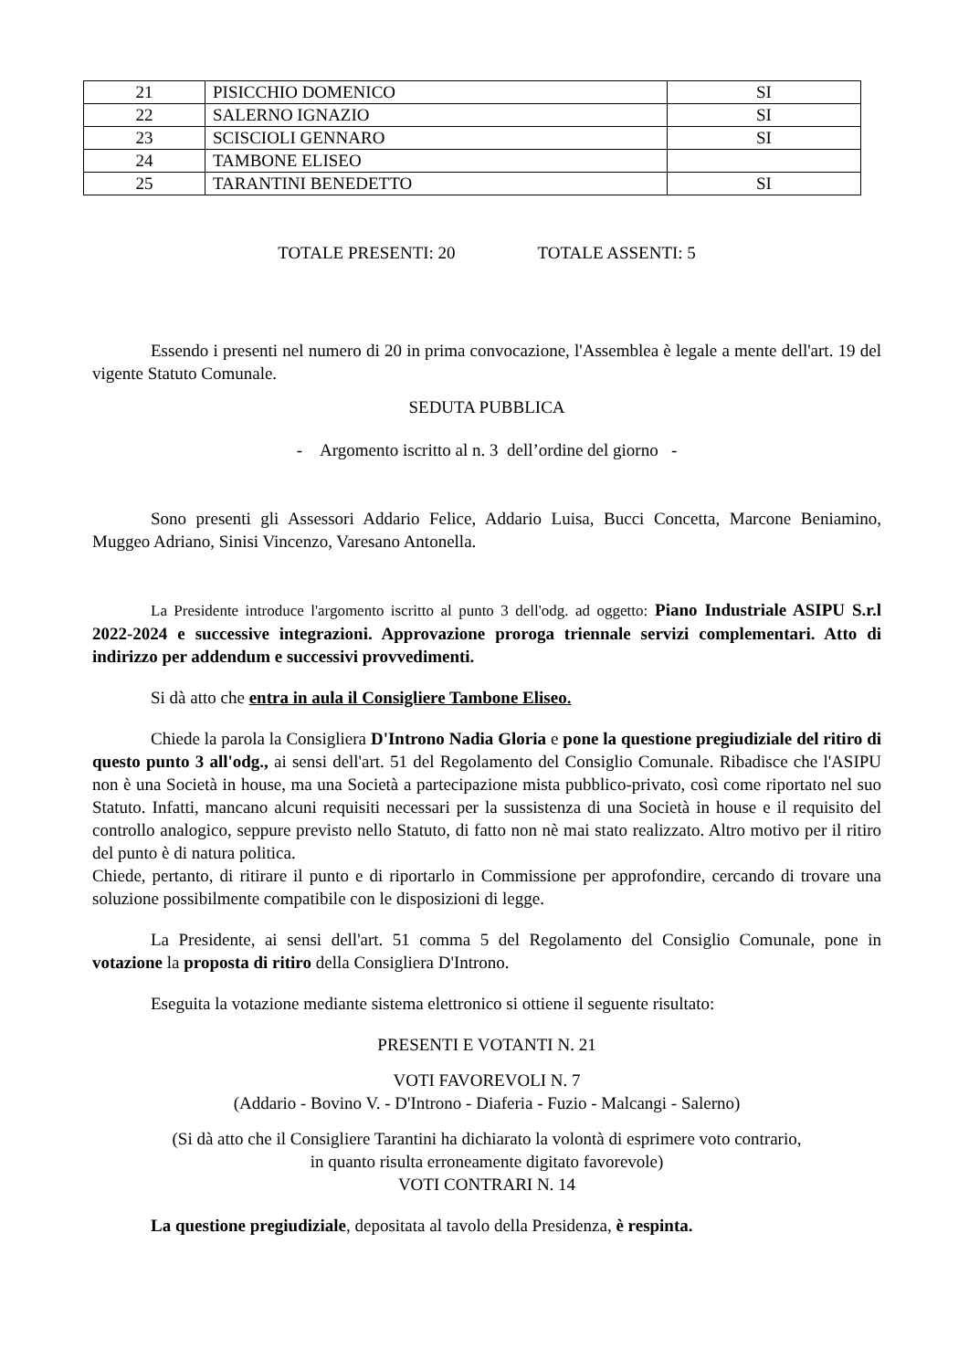| 21 | PISICCHIO DOMENICO | SI |
| 22 | SALERNO IGNAZIO | SI |
| 23 | SCISCIOLI GENNARO | SI |
| 24 | TAMBONE ELISEO | |
| 25 | TARANTINI BENEDETTO | SI |
TOTALE PRESENTI: 20 TOTALE ASSENTI: 5
Essendo i presenti nel numero di 20 in prima convocazione, l'Assemblea è legale a mente dell'art. 19 del vigente Statuto Comunale.
SEDUTA PUBBLICA
- Argomento iscritto al n. 3 dell’ordine del giorno -
Sono presenti gli Assessori Addario Felice, Addario Luisa, Bucci Concetta, Marcone Beniamino, Muggeo Adriano, Sinisi Vincenzo, Varesano Antonella.
La Presidente introduce l'argomento iscritto al punto 3 dell'odg. ad oggetto: Piano Industriale ASIPU S.r.l 2022-2024 e successive integrazioni. Approvazione proroga triennale servizi complementari. Atto di indirizzo per addendum e successivi provvedimenti.
Si dà atto che entra in aula il Consigliere Tambone Eliseo.
Chiede la parola la Consigliera D'Introno Nadia Gloria e pone la questione pregiudiziale del ritiro di questo punto 3 all'odg., ai sensi dell'art. 51 del Regolamento del Consiglio Comunale. Ribadisce che l'ASIPU non è una Società in house, ma una Società a partecipazione mista pubblico-privato, così come riportato nel suo Statuto. Infatti, mancano alcuni requisiti necessari per la sussistenza di una Società in house e il requisito del controllo analogico, seppure previsto nello Statuto, di fatto non nè mai stato realizzato. Altro motivo per il ritiro del punto è di natura politica.
Chiede, pertanto, di ritirare il punto e di riportarlo in Commissione per approfondire, cercando di trovare una soluzione possibilmente compatibile con le disposizioni di legge.
La Presidente, ai sensi dell'art. 51 comma 5 del Regolamento del Consiglio Comunale, pone in votazione la proposta di ritiro della Consigliera D'Introno.
Eseguita la votazione mediante sistema elettronico si ottiene il seguente risultato:
PRESENTI E VOTANTI N. 21
VOTI FAVOREVOLI N. 7
(Addario - Bovino V. - D'Introno - Diaferia - Fuzio - Malcangi - Salerno)
(Si dà atto che il Consigliere Tarantini ha dichiarato la volontà di esprimere voto contrario,
in quanto risulta erroneamente digitato favorevole)
VOTI CONTRARI N. 14
La questione pregiudiziale, depositata al tavolo della Presidenza, è respinta.